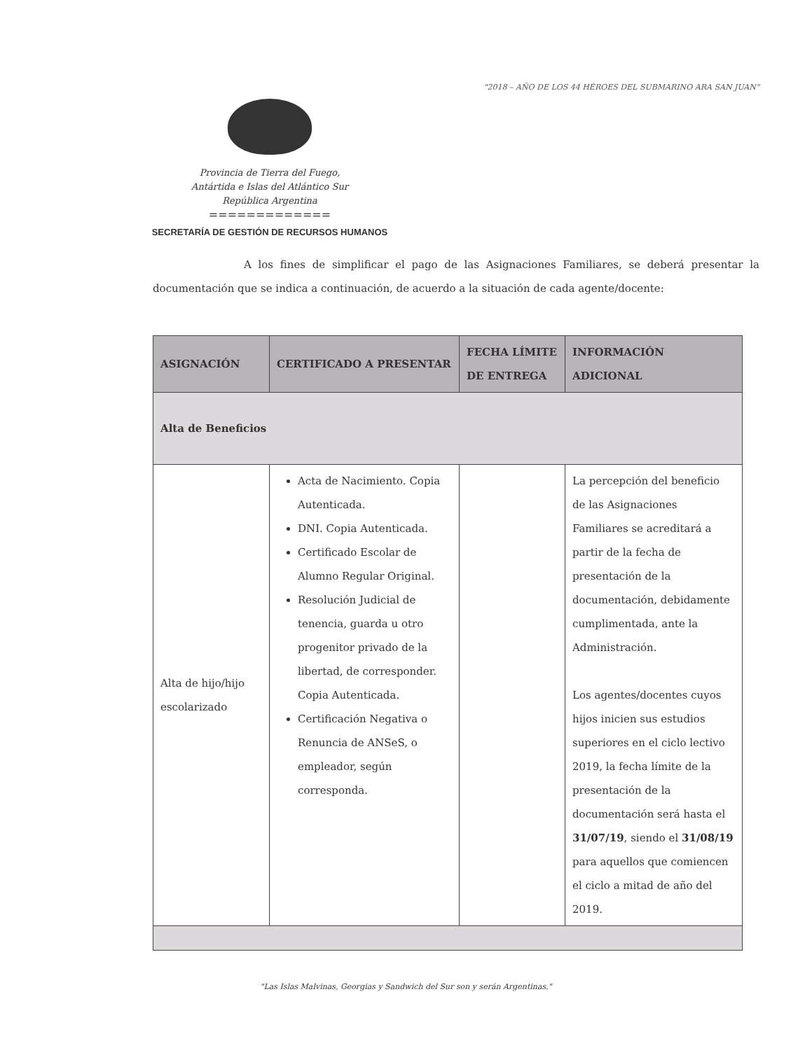"2018 – AÑO DE LOS 44 HÉROES DEL SUBMARINO ARA SAN JUAN"
Provincia de Tierra del Fuego,
Antártida e Islas del Atlántico Sur
República Argentina
=============
SECRETARÍA DE GESTIÓN DE RECURSOS HUMANOS
A los fines de simplificar el pago de las Asignaciones Familiares, se deberá presentar la documentación que se indica a continuación, de acuerdo a la situación de cada agente/docente:
| ASIGNACIÓN | CERTIFICADO A PRESENTAR | FECHA LÍMITE DE ENTREGA | INFORMACIÓN ADICIONAL |
| --- | --- | --- | --- |
| Alta de Beneficios | | | |
| Alta de hijo/hijo escolarizado | Acta de Nacimiento. Copia Autenticada. DNI. Copia Autenticada. Certificado Escolar de Alumno Regular Original. Resolución Judicial de tenencia, guarda u otro progenitor privado de la libertad, de corresponder. Copia Autenticada. Certificación Negativa o Renuncia de ANSeS, o empleador, según corresponda. | | La percepción del beneficio de las Asignaciones Familiares se acreditará a partir de la fecha de presentación de la documentación, debidamente cumplimentada, ante la Administración. Los agentes/docentes cuyos hijos inicien sus estudios superiores en el ciclo lectivo 2019, la fecha límite de la presentación de la documentación será hasta el 31/07/19 , siendo el 31/08/19 para aquellos que comiencen el ciclo a mitad de año del 2019. |
"Las Islas Malvinas, Georgias y Sandwich del Sur son y serán Argentinas."